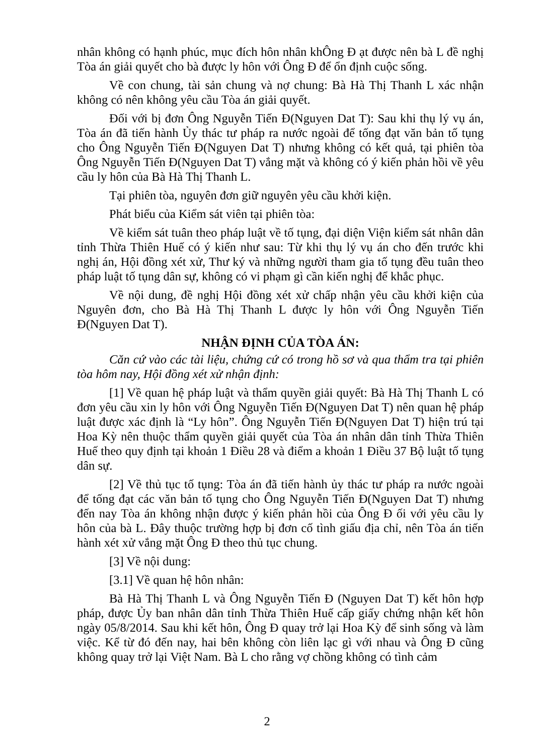nhân không có hạnh phúc, mục đích hôn nhân khÔng Đ ạt được nên bà L đề nghị Tòa án giải quyết cho bà được ly hôn với Ông Đ để ổn định cuộc sống.
Về con chung, tài sản chung và nợ chung: Bà Hà Thị Thanh L xác nhận không có nên không yêu cầu Tòa án giải quyết.
Đối với bị đơn Ông Nguyễn Tiến Đ(Nguyen Dat T): Sau khi thụ lý vụ án, Tòa án đã tiến hành Ủy thác tư pháp ra nước ngoài để tống đạt văn bản tố tụng cho Ông Nguyễn Tiến Đ(Nguyen Dat T) nhưng không có kết quả, tại phiên tòa Ông Nguyễn Tiến Đ(Nguyen Dat T) vắng mặt và không có ý kiến phản hồi về yêu cầu ly hôn của Bà Hà Thị Thanh L.
Tại phiên tòa, nguyên đơn giữ nguyên yêu cầu khởi kiện.
Phát biểu của Kiểm sát viên tại phiên tòa:
Về kiểm sát tuân theo pháp luật về tố tụng, đại diện Viện kiểm sát nhân dân tỉnh Thừa Thiên Huế có ý kiến như sau: Từ khi thụ lý vụ án cho đến trước khi nghị án, Hội đồng xét xử, Thư ký và những người tham gia tố tụng đều tuân theo pháp luật tố tụng dân sự, không có vi phạm gì cần kiến nghị để khắc phục.
Về nội dung, đề nghị Hội đồng xét xử chấp nhận yêu cầu khởi kiện của Nguyên đơn, cho Bà Hà Thị Thanh L được ly hôn với Ông Nguyễn Tiến Đ(Nguyen Dat T).
NHẬN ĐỊNH CỦA TÒA ÁN:
Căn cứ vào các tài liệu, chứng cứ có trong hồ sơ và qua thẩm tra tại phiên tòa hôm nay, Hội đồng xét xử nhận định:
[1] Về quan hệ pháp luật và thẩm quyền giải quyết: Bà Hà Thị Thanh L có đơn yêu cầu xin ly hôn với Ông Nguyễn Tiến Đ(Nguyen Dat T) nên quan hệ pháp luật được xác định là “Ly hôn”. Ông Nguyễn Tiến Đ(Nguyen Dat T) hiện trú tại Hoa Kỳ nên thuộc thẩm quyền giải quyết của Tòa án nhân dân tỉnh Thừa Thiên Huế theo quy định tại khoản 1 Điều 28 và điểm a khoản 1 Điều 37 Bộ luật tố tụng dân sự.
[2] Về thủ tục tố tụng: Tòa án đã tiến hành ủy thác tư pháp ra nước ngoài để tống đạt các văn bản tố tụng cho Ông Nguyễn Tiến Đ(Nguyen Dat T) nhưng đến nay Tòa án không nhận được ý kiến phản hồi của Ông Đ ối với yêu cầu ly hôn của bà L. Đây thuộc trường hợp bị đơn cố tình giấu địa chỉ, nên Tòa án tiến hành xét xử vắng mặt Ông Đ theo thủ tục chung.
[3] Về nội dung:
[3.1] Về quan hệ hôn nhân:
Bà Hà Thị Thanh L và Ông Nguyễn Tiến Đ (Nguyen Dat T) kết hôn hợp pháp, được Ủy ban nhân dân tỉnh Thừa Thiên Huế cấp giấy chứng nhận kết hôn ngày 05/8/2014. Sau khi kết hôn, Ông Đ quay trở lại Hoa Kỳ để sinh sống và làm việc. Kể từ đó đến nay, hai bên không còn liên lạc gì với nhau và Ông Đ cũng không quay trở lại Việt Nam. Bà L cho rằng vợ chồng không có tình cảm
2